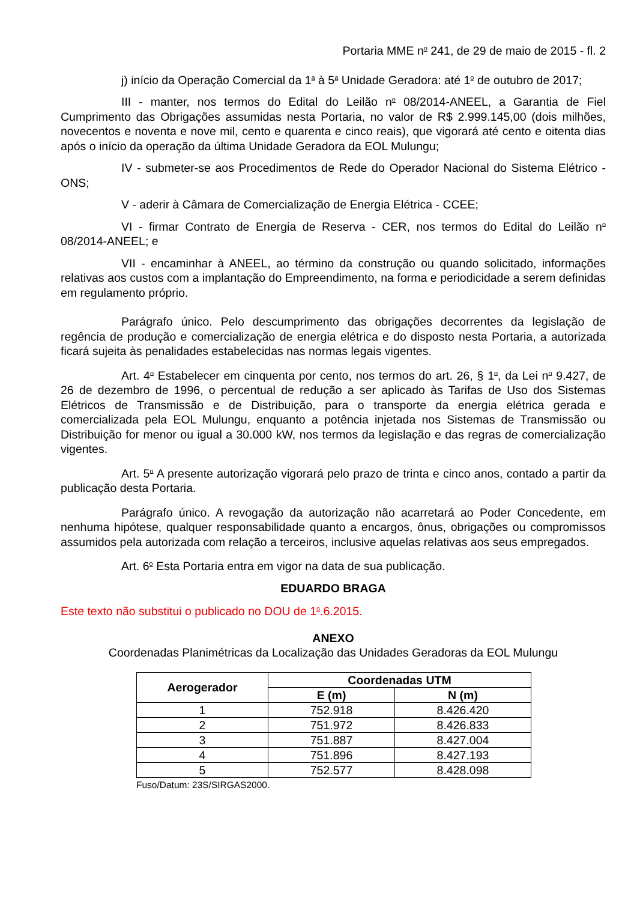Portaria MME n<sup>o</sup> 241, de 29 de maio de 2015 - fl. 2
j) início da Operação Comercial da 1<sup>a</sup> à 5<sup>a</sup> Unidade Geradora: até 1<sup>o</sup> de outubro de 2017;
III - manter, nos termos do Edital do Leilão n<sup>o</sup> 08/2014-ANEEL, a Garantia de Fiel Cumprimento das Obrigações assumidas nesta Portaria, no valor de R$ 2.999.145,00 (dois milhões, novecentos e noventa e nove mil, cento e quarenta e cinco reais), que vigorará até cento e oitenta dias após o início da operação da última Unidade Geradora da EOL Mulungu;
IV - submeter-se aos Procedimentos de Rede do Operador Nacional do Sistema Elétrico - ONS;
V - aderir à Câmara de Comercialização de Energia Elétrica - CCEE;
VI - firmar Contrato de Energia de Reserva - CER, nos termos do Edital do Leilão n<sup>o</sup> 08/2014-ANEEL; e
VII - encaminhar à ANEEL, ao término da construção ou quando solicitado, informações relativas aos custos com a implantação do Empreendimento, na forma e periodicidade a serem definidas em regulamento próprio.
Parágrafo único. Pelo descumprimento das obrigações decorrentes da legislação de regência de produção e comercialização de energia elétrica e do disposto nesta Portaria, a autorizada ficará sujeita às penalidades estabelecidas nas normas legais vigentes.
Art. 4<sup>o</sup> Estabelecer em cinquenta por cento, nos termos do art. 26, § 1<sup>o</sup>, da Lei n<sup>o</sup> 9.427, de 26 de dezembro de 1996, o percentual de redução a ser aplicado às Tarifas de Uso dos Sistemas Elétricos de Transmissão e de Distribuição, para o transporte da energia elétrica gerada e comercializada pela EOL Mulungu, enquanto a potência injetada nos Sistemas de Transmissão ou Distribuição for menor ou igual a 30.000 kW, nos termos da legislação e das regras de comercialização vigentes.
Art. 5<sup>o</sup> A presente autorização vigorará pelo prazo de trinta e cinco anos, contado a partir da publicação desta Portaria.
Parágrafo único. A revogação da autorização não acarretará ao Poder Concedente, em nenhuma hipótese, qualquer responsabilidade quanto a encargos, ônus, obrigações ou compromissos assumidos pela autorizada com relação a terceiros, inclusive aquelas relativas aos seus empregados.
Art. 6<sup>o</sup> Esta Portaria entra em vigor na data de sua publicação.
EDUARDO BRAGA
Este texto não substitui o publicado no DOU de 1<sup>o</sup>.6.2015.
ANEXO
Coordenadas Planimétricas da Localização das Unidades Geradoras da EOL Mulungu
| Aerogerador | Coordenadas UTM | |
| --- | --- | --- |
| | E (m) | N (m) |
| 1 | 752.918 | 8.426.420 |
| 2 | 751.972 | 8.426.833 |
| 3 | 751.887 | 8.427.004 |
| 4 | 751.896 | 8.427.193 |
| 5 | 752.577 | 8.428.098 |
Fuso/Datum: 23S/SIRGAS2000.